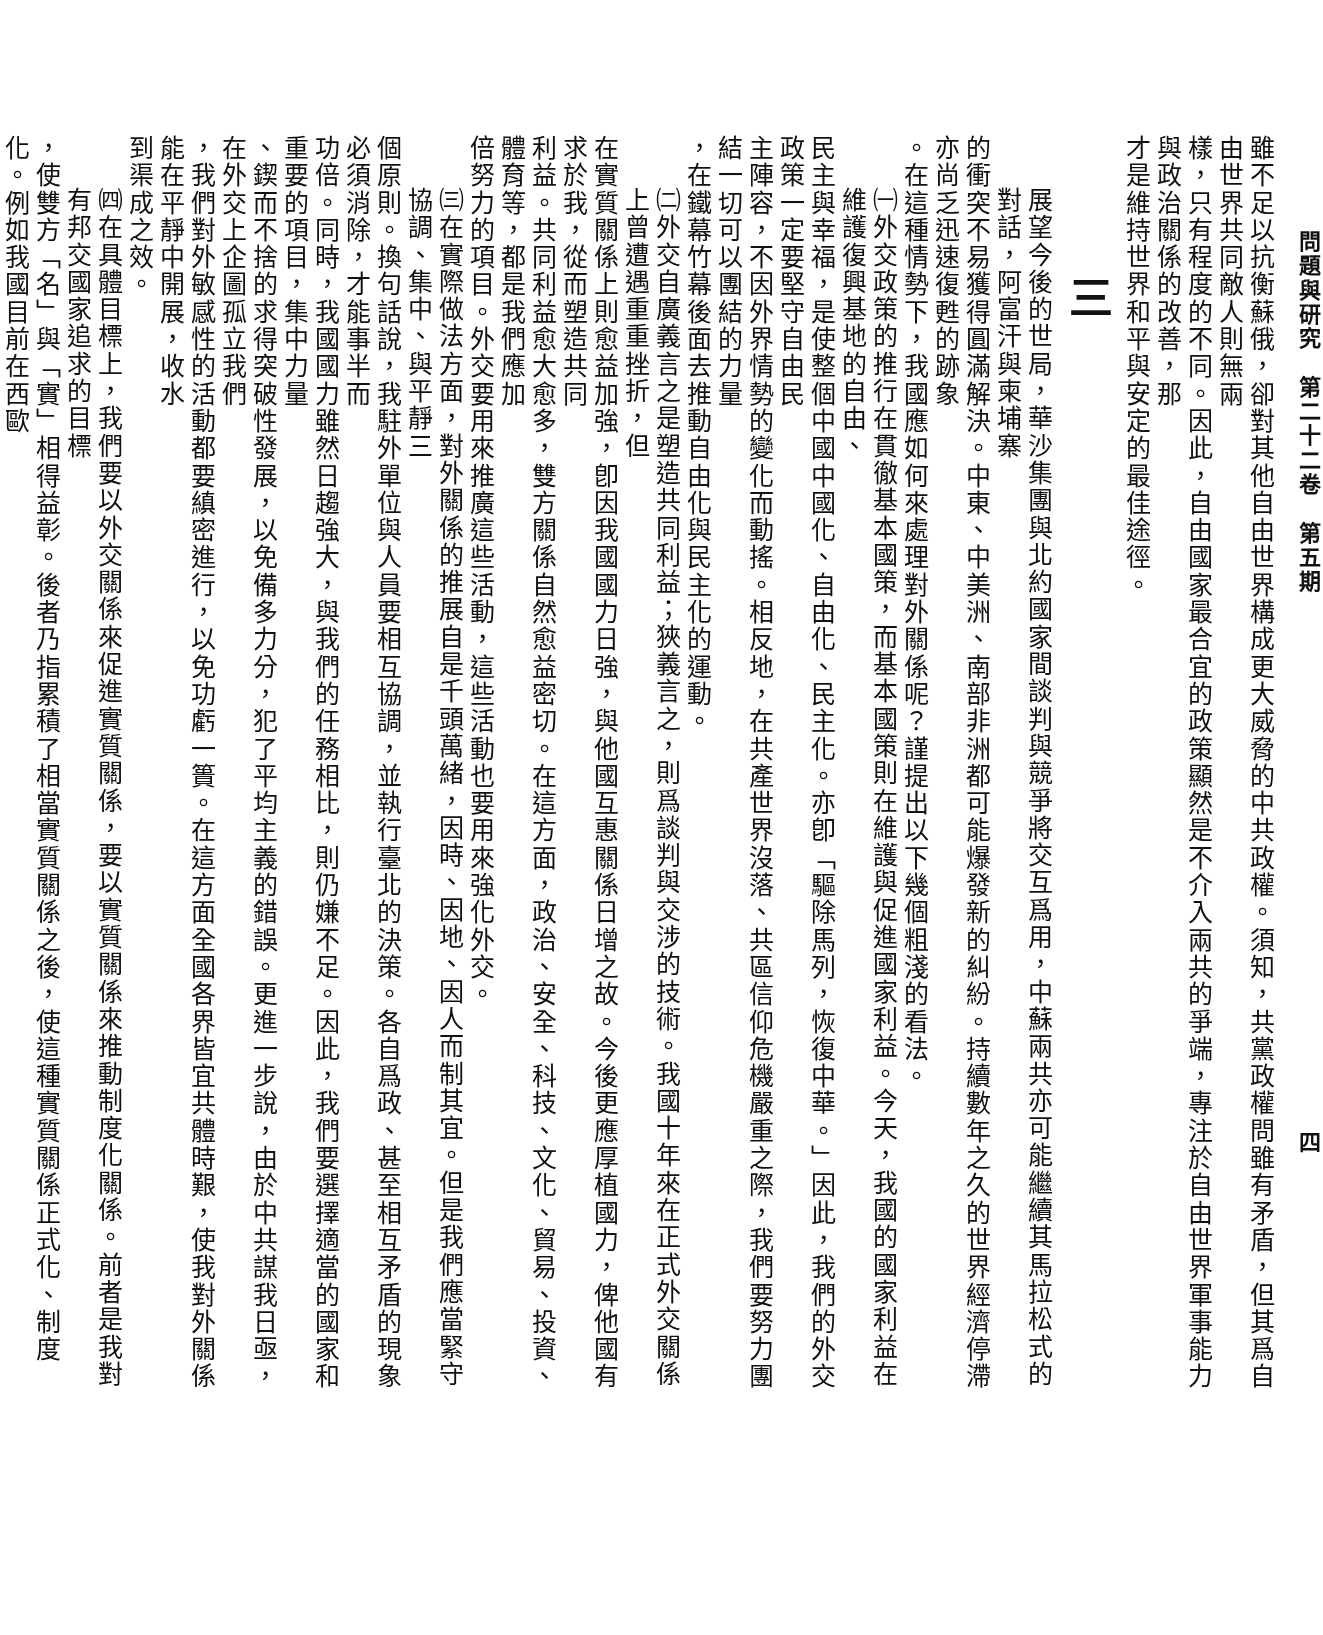問題與研究　第二十二卷　第五期 四
雖不足以抗衡蘇俄，卻對其他自由世界構成更大威脅的中共政權。須知，共黨政權問雖有矛盾，但其爲自由世界共同敵人則無兩
樣，只有程度的不同。因此，自由國家最合宜的政策顯然是不介入兩共的爭端，專注於自由世界軍事能力與政治關係的改善，那
才是維持世界和平與安定的最佳途徑。
三
展望今後的世局，華沙集團與北約國家間談判與競爭將交互爲用，中蘇兩共亦可能繼續其馬拉松式的對話，阿富汗與柬埔寨
的衝突不易獲得圓滿解決。中東、中美洲、南部非洲都可能爆發新的糾紛。持續數年之久的世界經濟停滯亦尚乏迅速復甦的跡象
。在這種情勢下，我國應如何來處理對外關係呢？謹提出以下幾個粗淺的看法。
㈠外交政策的推行在貫徹基本國策，而基本國策則在維護與促進國家利益。今天，我國的國家利益在維護復興基地的自由、
民主與幸福，是使整個中國中國化、自由化、民主化。亦卽「驅除馬列，恢復中華。」因此，我們的外交政策一定要堅守自由民
主陣容，不因外界情勢的變化而動搖。相反地，在共產世界沒落、共區信仰危機嚴重之際，我們要努力團結一切可以團結的力量
，在鐵幕竹幕後面去推動自由化與民主化的運動。
㈡外交自廣義言之是塑造共同利益；狹義言之，則爲談判與交涉的技術。我國十年來在正式外交關係上曾遭遇重重挫折，但
在實質關係上則愈益加強，卽因我國國力日強，與他國互惠關係日增之故。今後更應厚植國力，俾他國有求於我，從而塑造共同
利益。共同利益愈大愈多，雙方關係自然愈益密切。在這方面，政治、安全、科技、文化、貿易、投資、體育等，都是我們應加
倍努力的項目。外交要用來推廣這些活動，這些活動也要用來強化外交。
㈢在實際做法方面，對外關係的推展自是千頭萬緒，因時、因地、因人而制其宜。但是我們應當緊守協調、集中、與平靜三
個原則。換句話說，我駐外單位與人員要相互協調，並執行臺北的決策。各自爲政、甚至相互矛盾的現象必須消除，才能事半而
功倍。同時，我國國力雖然日趨強大，與我們的任務相比，則仍嫌不足。因此，我們要選擇適當的國家和重要的項目，集中力量
、鍥而不捨的求得突破性發展，以免備多力分，犯了平均主義的錯誤。更進一步說，由於中共謀我日亟，在外交上企圖孤立我們
，我們對外敏感性的活動都要縝密進行，以免功虧一簣。在這方面全國各界皆宜共體時艱，使我對外關係能在平靜中開展，收水
到渠成之效。
㈣在具體目標上，我們要以外交關係來促進實質關係，要以實質關係來推動制度化關係。前者是我對有邦交國家追求的目標
，使雙方「名」與「實」相得益彰。後者乃指累積了相當實質關係之後，使這種實質關係正式化、制度化。例如我國目前在西歐